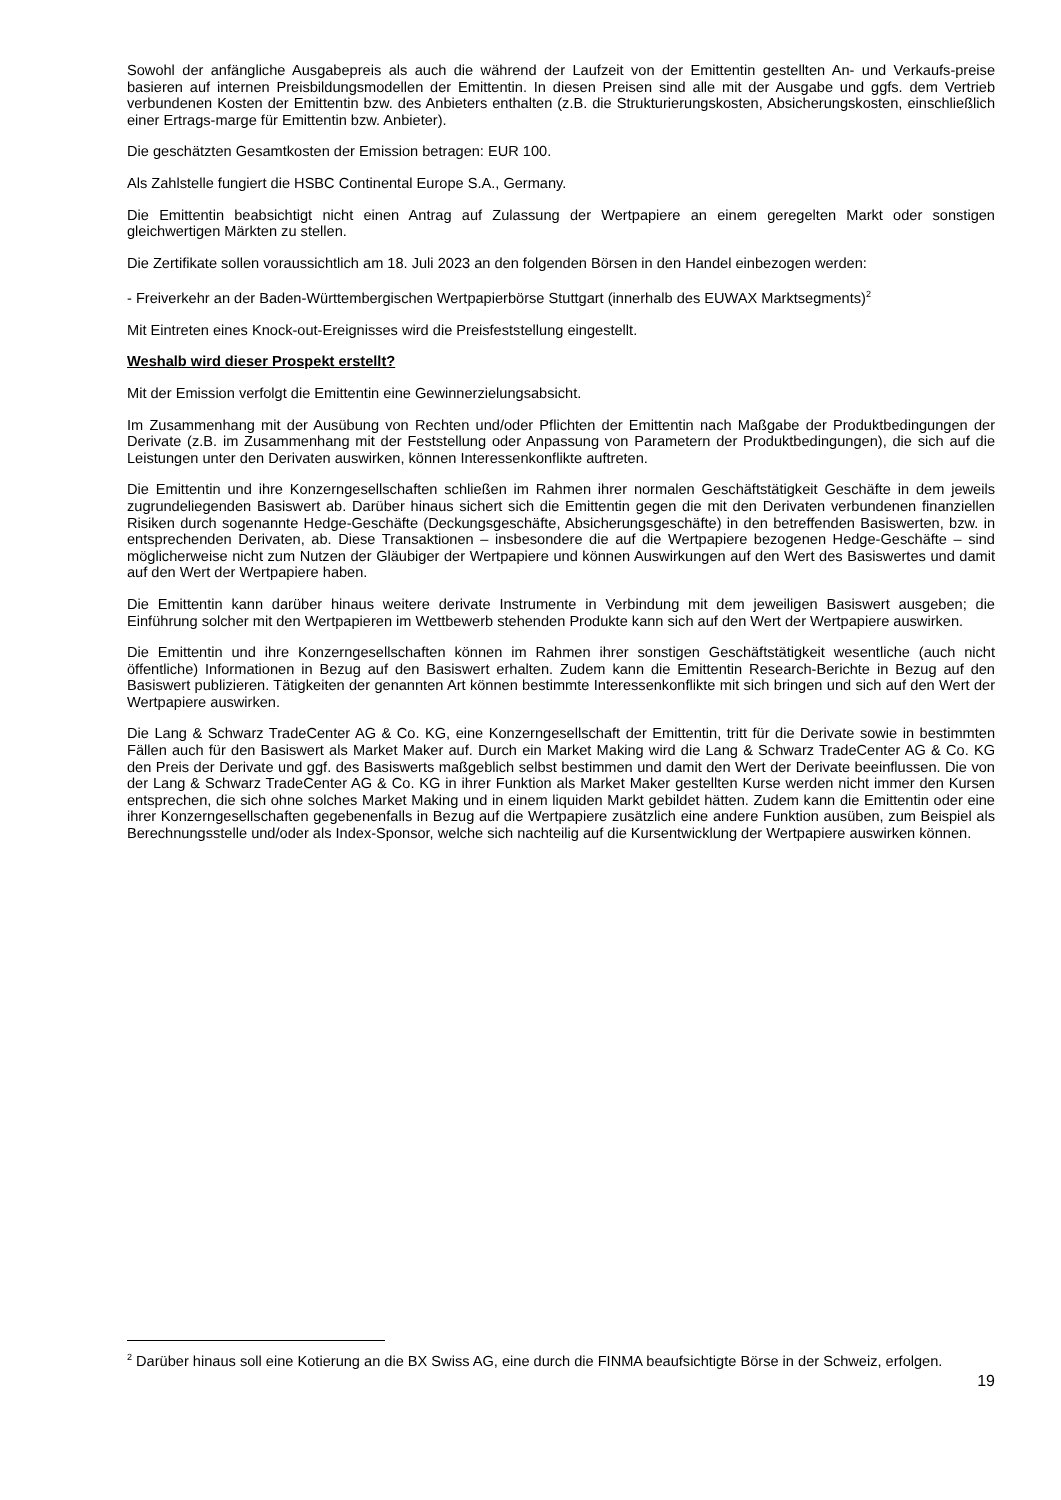Sowohl der anfängliche Ausgabepreis als auch die während der Laufzeit von der Emittentin gestellten An- und Verkaufs-preise basieren auf internen Preisbildungsmodellen der Emittentin. In diesen Preisen sind alle mit der Ausgabe und ggfs. dem Vertrieb verbundenen Kosten der Emittentin bzw. des Anbieters enthalten (z.B. die Strukturierungskosten, Absicherungskosten, einschließlich einer Ertrags-marge für Emittentin bzw. Anbieter).
Die geschätzten Gesamtkosten der Emission betragen: EUR 100.
Als Zahlstelle fungiert die HSBC Continental Europe S.A., Germany.
Die Emittentin beabsichtigt nicht einen Antrag auf Zulassung der Wertpapiere an einem geregelten Markt oder sonstigen gleichwertigen Märkten zu stellen.
Die Zertifikate sollen voraussichtlich am 18. Juli 2023 an den folgenden Börsen in den Handel einbezogen werden:
- Freiverkehr an der Baden-Württembergischen Wertpapierbörse Stuttgart (innerhalb des EUWAX Marktsegments)<sup>2</sup>
Mit Eintreten eines Knock-out-Ereignisses wird die Preisfeststellung eingestellt.
Weshalb wird dieser Prospekt erstellt?
Mit der Emission verfolgt die Emittentin eine Gewinnerzielungsabsicht.
Im Zusammenhang mit der Ausübung von Rechten und/oder Pflichten der Emittentin nach Maßgabe der Produktbedingungen der Derivate (z.B. im Zusammenhang mit der Feststellung oder Anpassung von Parametern der Produktbedingungen), die sich auf die Leistungen unter den Derivaten auswirken, können Interessenkonflikte auftreten.
Die Emittentin und ihre Konzerngesellschaften schließen im Rahmen ihrer normalen Geschäftstätigkeit Geschäfte in dem jeweils zugrundeliegenden Basiswert ab. Darüber hinaus sichert sich die Emittentin gegen die mit den Derivaten verbundenen finanziellen Risiken durch sogenannte Hedge-Geschäfte (Deckungsgeschäfte, Absicherungsgeschäfte) in den betreffenden Basiswerten, bzw. in entsprechenden Derivaten, ab. Diese Transaktionen – insbesondere die auf die Wertpapiere bezogenen Hedge-Geschäfte – sind möglicherweise nicht zum Nutzen der Gläubiger der Wertpapiere und können Auswirkungen auf den Wert des Basiswertes und damit auf den Wert der Wertpapiere haben.
Die Emittentin kann darüber hinaus weitere derivate Instrumente in Verbindung mit dem jeweiligen Basiswert ausgeben; die Einführung solcher mit den Wertpapieren im Wettbewerb stehenden Produkte kann sich auf den Wert der Wertpapiere auswirken.
Die Emittentin und ihre Konzerngesellschaften können im Rahmen ihrer sonstigen Geschäftstätigkeit wesentliche (auch nicht öffentliche) Informationen in Bezug auf den Basiswert erhalten. Zudem kann die Emittentin Research-Berichte in Bezug auf den Basiswert publizieren. Tätigkeiten der genannten Art können bestimmte Interessenkonflikte mit sich bringen und sich auf den Wert der Wertpapiere auswirken.
Die Lang & Schwarz TradeCenter AG & Co. KG, eine Konzerngesellschaft der Emittentin, tritt für die Derivate sowie in bestimmten Fällen auch für den Basiswert als Market Maker auf. Durch ein Market Making wird die Lang & Schwarz TradeCenter AG & Co. KG den Preis der Derivate und ggf. des Basiswerts maßgeblich selbst bestimmen und damit den Wert der Derivate beeinflussen. Die von der Lang & Schwarz TradeCenter AG & Co. KG in ihrer Funktion als Market Maker gestellten Kurse werden nicht immer den Kursen entsprechen, die sich ohne solches Market Making und in einem liquiden Markt gebildet hätten. Zudem kann die Emittentin oder eine ihrer Konzerngesellschaften gegebenenfalls in Bezug auf die Wertpapiere zusätzlich eine andere Funktion ausüben, zum Beispiel als Berechnungsstelle und/oder als Index-Sponsor, welche sich nachteilig auf die Kursentwicklung der Wertpapiere auswirken können.
<sup>2</sup> Darüber hinaus soll eine Kotierung an die BX Swiss AG, eine durch die FINMA beaufsichtigte Börse in der Schweiz, erfolgen.
19